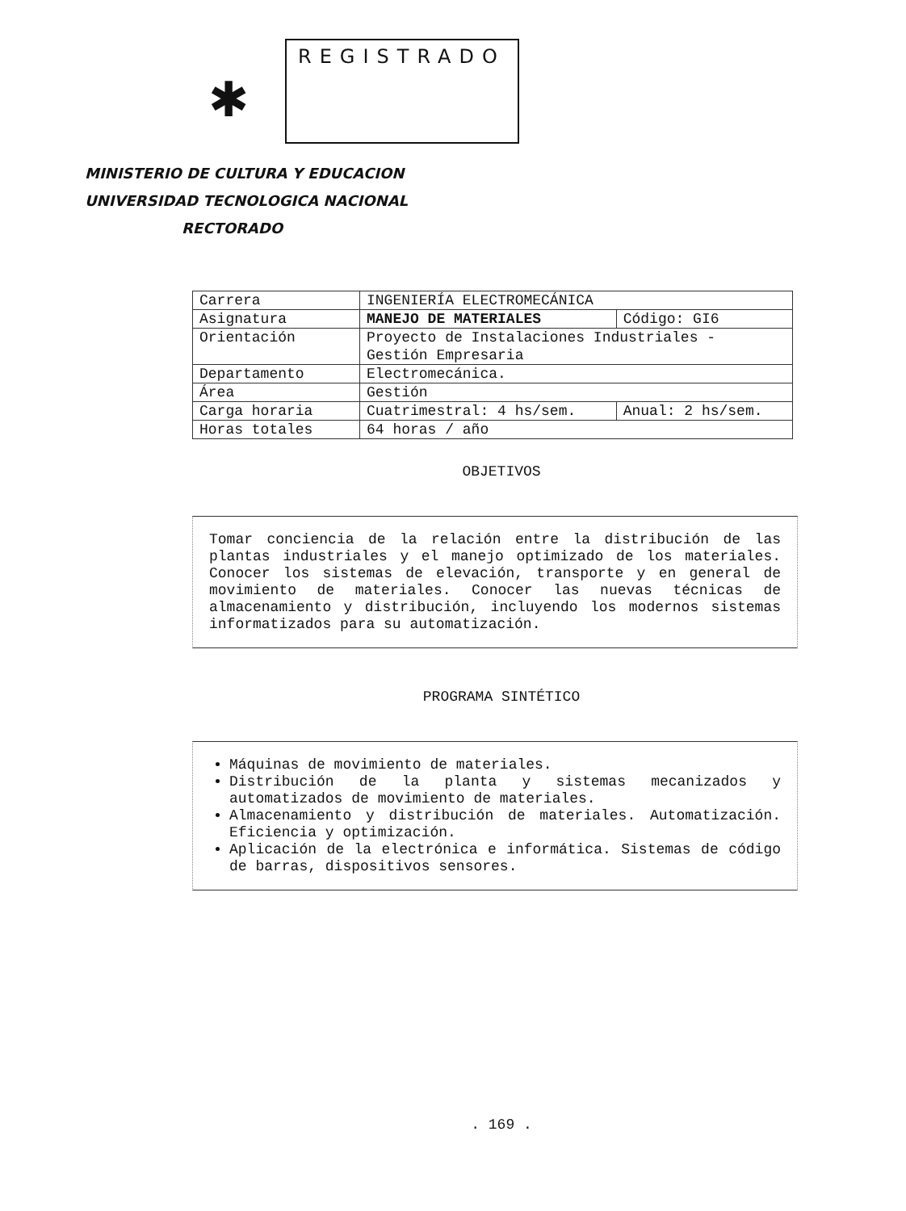✱
REGISTRADO
MINISTERIO DE CULTURA Y EDUCACION
UNIVERSIDAD TECNOLOGICA NACIONAL
RECTORADO
| Carrera | INGENIERÍA ELECTROMECÁNICA | |
| Asignatura | MANEJO DE MATERIALES | Código: GI6 |
| Orientación | Proyecto de Instalaciones Industriales - Gestión Empresaria | |
| Departamento | Electromecánica. | |
| Área | Gestión | |
| Carga horaria | Cuatrimestral: 4 hs/sem. | Anual: 2 hs/sem. |
| Horas totales | 64 horas / año | |
OBJETIVOS
Tomar conciencia de la relación entre la distribución de las plantas industriales y el manejo optimizado de los materiales. Conocer los sistemas de elevación, transporte y en general de movimiento de materiales. Conocer las nuevas técnicas de almacenamiento y distribución, incluyendo los modernos sistemas informatizados para su automatización.
PROGRAMA SINTÉTICO
Máquinas de movimiento de materiales.
Distribución de la planta y sistemas mecanizados y automatizados de movimiento de materiales.
Almacenamiento y distribución de materiales. Automatización. Eficiencia y optimización.
Aplicación de la electrónica e informática. Sistemas de código de barras, dispositivos sensores.
. 169 .